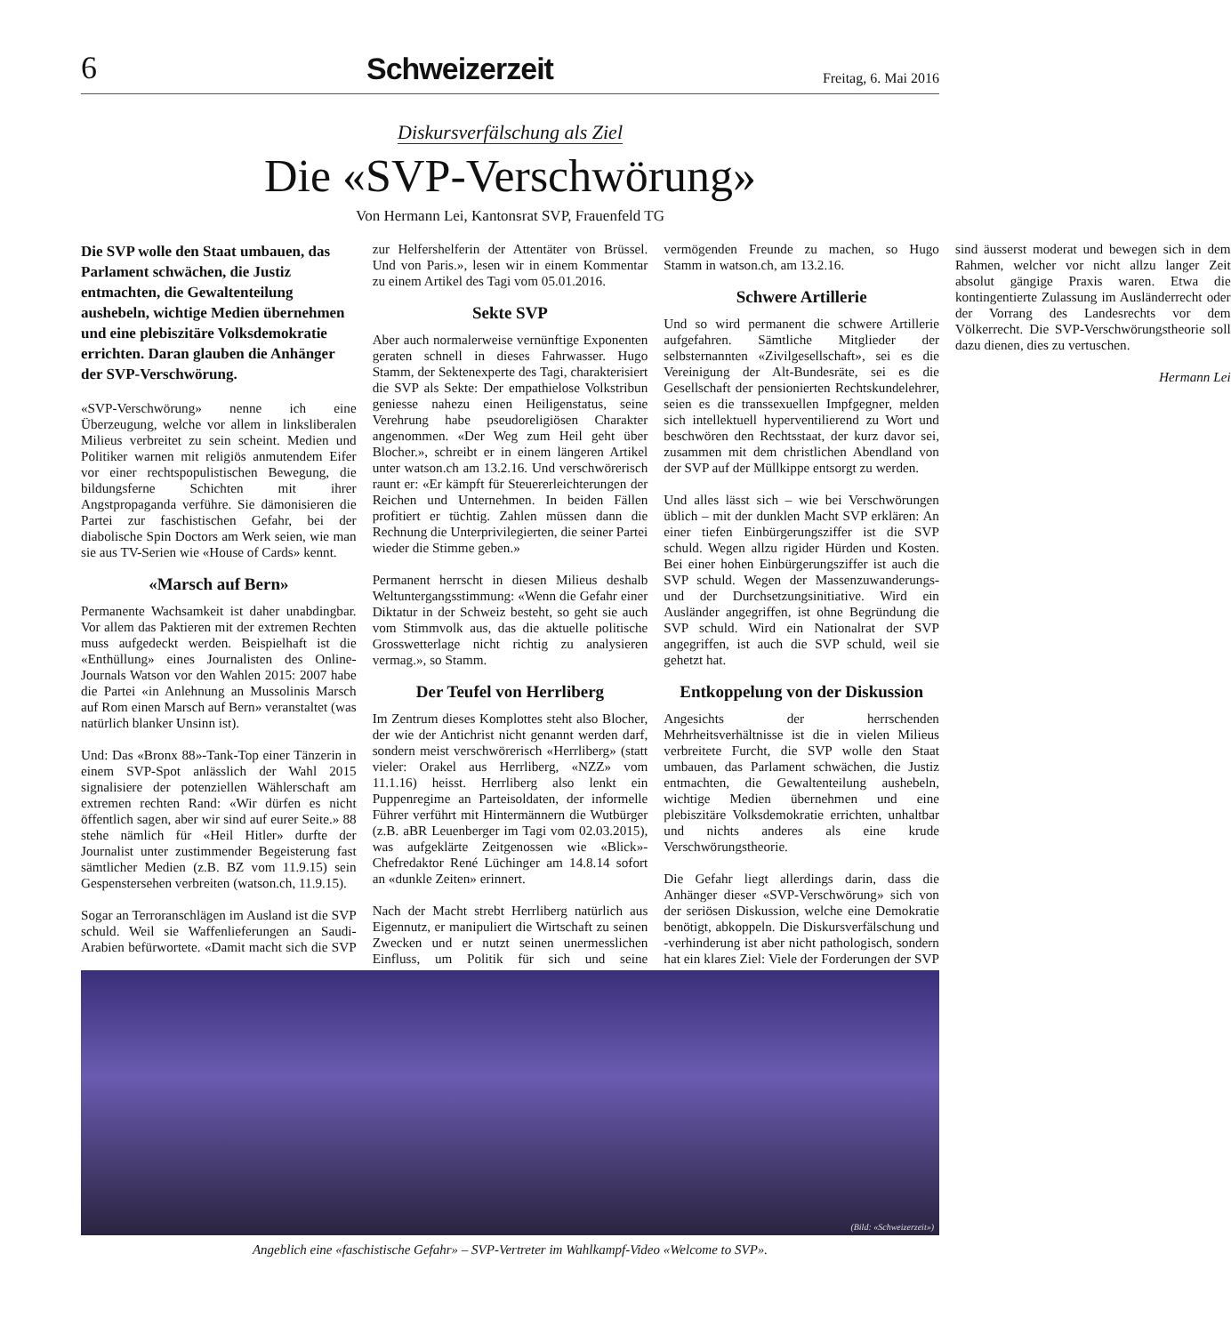6
Schweizerzeit
Freitag, 6. Mai 2016
Diskursverfälschung als Ziel
Die «SVP-Verschwörung»
Von Hermann Lei, Kantonsrat SVP, Frauenfeld TG
Die SVP wolle den Staat umbauen, das Parlament schwächen, die Justiz entmachten, die Gewaltenteilung aushebeln, wichtige Medien übernehmen und eine plebiszitäre Volksdemokratie errichten. Daran glauben die Anhänger der SVP-Verschwörung.
«SVP-Verschwörung» nenne ich eine Überzeugung, welche vor allem in linksliberalen Milieus verbreitet zu sein scheint. Medien und Politiker warnen mit religiös anmutendem Eifer vor einer rechtspopulistischen Bewegung, die bildungsferne Schichten mit ihrer Angstpropaganda verführe. Sie dämonisieren die Partei zur faschistischen Gefahr, bei der diabolische Spin Doctors am Werk seien, wie man sie aus TV-Serien wie «House of Cards» kennt.
«Marsch auf Bern»
Permanente Wachsamkeit ist daher unabdingbar. Vor allem das Paktieren mit der extremen Rechten muss aufgedeckt werden. Beispielhaft ist die «Enthüllung» eines Journalisten des Online-Journals Watson vor den Wahlen 2015: 2007 habe die Partei «in Anlehnung an Mussolinis Marsch auf Rom einen Marsch auf Bern» veranstaltet (was natürlich blanker Unsinn ist).
Und: Das «Bronx 88»-Tank-Top einer Tänzerin in einem SVP-Spot anlässlich der Wahl 2015 signalisiere der potenziellen Wählerschaft am extremen rechten Rand: «Wir dürfen es nicht öffentlich sagen, aber wir sind auf eurer Seite.» 88 stehe nämlich für «Heil Hitler» durfte der Journalist unter zustimmender Begeisterung fast sämtlicher Medien (z.B. BZ vom 11.9.15) sein Gespenstersehen verbreiten (watson.ch, 11.9.15).
Sogar an Terroranschlägen im Ausland ist die SVP schuld. Weil sie Waffenlieferungen an Saudi-Arabien befürwortete. «Damit macht sich die SVP zur Helfershelferin der Attentäter von Brüssel. Und von Paris.», lesen wir in einem Kommentar zu einem Artikel des Tagi vom 05.01.2016.
Sekte SVP
Aber auch normalerweise vernünftige Exponenten geraten schnell in dieses Fahrwasser. Hugo Stamm, der Sektenexperte des Tagi, charakterisiert die SVP als Sekte: Der empathielose Volkstribun geniesse nahezu einen Heiligenstatus, seine Verehrung habe pseudoreligiösen Charakter angenommen. «Der Weg zum Heil geht über Blocher.», schreibt er in einem längeren Artikel unter watson.ch am 13.2.16. Und verschwörerisch raunt er: «Er kämpft für Steuererleichterungen der Reichen und Unternehmen. In beiden Fällen profitiert er tüchtig. Zahlen müssen dann die Rechnung die Unterprivilegierten, die seiner Partei wieder die Stimme geben.»
Permanent herrscht in diesen Milieus deshalb Weltuntergangsstimmung: «Wenn die Gefahr einer Diktatur in der Schweiz besteht, so geht sie auch vom Stimmvolk aus, das die aktuelle politische Grosswetterlage nicht richtig zu analysieren vermag.», so Stamm.
Der Teufel von Herrliberg
Im Zentrum dieses Komplottes steht also Blocher, der wie der Antichrist nicht genannt werden darf, sondern meist verschwörerisch «Herrliberg» (statt vieler: Orakel aus Herrliberg, «NZZ» vom 11.1.16) heisst. Herrliberg also lenkt ein Puppenregime an Parteisoldaten, der informelle Führer verführt mit Hintermännern die Wutbürger (z.B. aBR Leuenberger im Tagi vom 02.03.2015), was aufgeklärte Zeitgenossen wie «Blick»-Chefredaktor René Lüchinger am 14.8.14 sofort an «dunkle Zeiten» erinnert.
Nach der Macht strebt Herrliberg natürlich aus Eigennutz, er manipuliert die Wirtschaft zu seinen Zwecken und er nutzt seinen unermesslichen Einfluss, um Politik für sich und seine vermögenden Freunde zu machen, so Hugo Stamm in watson.ch, am 13.2.16.
Schwere Artillerie
Und so wird permanent die schwere Artillerie aufgefahren. Sämtliche Mitglieder der selbsternannten «Zivilgesellschaft», sei es die Vereinigung der Alt-Bundesräte, sei es die Gesellschaft der pensionierten Rechtskundelehrer, seien es die transsexuellen Impfgegner, melden sich intellektuell hyperventilierend zu Wort und beschwören den Rechtsstaat, der kurz davor sei, zusammen mit dem christlichen Abendland von der SVP auf der Müllkippe entsorgt zu werden.
Und alles lässt sich – wie bei Verschwörungen üblich – mit der dunklen Macht SVP erklären: An einer tiefen Einbürgerungsziffer ist die SVP schuld. Wegen allzu rigider Hürden und Kosten. Bei einer hohen Einbürgerungsziffer ist auch die SVP schuld. Wegen der Massenzuwanderungs- und der Durchsetzungsinitiative. Wird ein Ausländer angegriffen, ist ohne Begründung die SVP schuld. Wird ein Nationalrat der SVP angegriffen, ist auch die SVP schuld, weil sie gehetzt hat.
Entkoppelung von der Diskussion
Angesichts der herrschenden Mehrheitsverhältnisse ist die in vielen Milieus verbreitete Furcht, die SVP wolle den Staat umbauen, das Parlament schwächen, die Justiz entmachten, die Gewaltenteilung aushebeln, wichtige Medien übernehmen und eine plebiszitäre Volksdemokratie errichten, unhaltbar und nichts anderes als eine krude Verschwörungstheorie.
Die Gefahr liegt allerdings darin, dass die Anhänger dieser «SVP-Verschwörung» sich von der seriösen Diskussion, welche eine Demokratie benötigt, abkoppeln. Die Diskursverfälschung und -verhinderung ist aber nicht pathologisch, sondern hat ein klares Ziel: Viele der Forderungen der SVP sind äusserst moderat und bewegen sich in dem Rahmen, welcher vor nicht allzu langer Zeit absolut gängige Praxis waren. Etwa die kontingentierte Zulassung im Ausländerrecht oder der Vorrang des Landesrechts vor dem Völkerrecht. Die SVP-Verschwörungstheorie soll dazu dienen, dies zu vertuschen.
Hermann Lei
(Bild: «Schweizerzeit»)
Angeblich eine «faschistische Gefahr» – SVP-Vertreter im Wahlkampf-Video «Welcome to SVP».